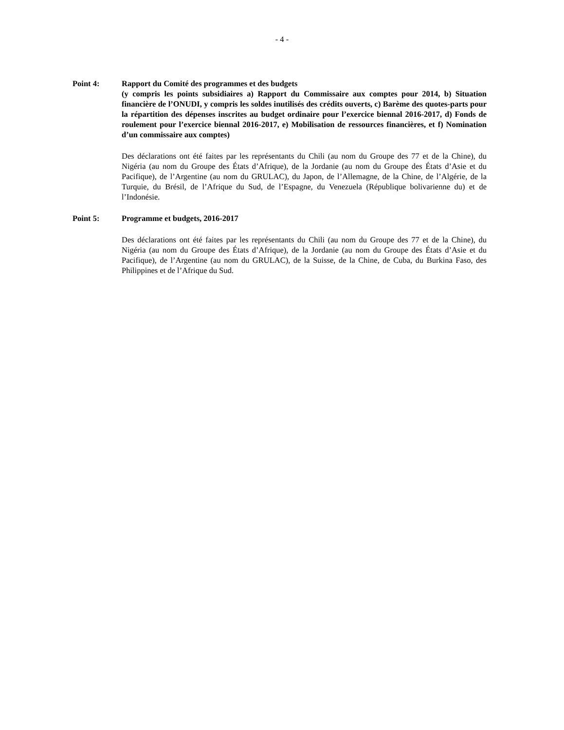- 4 -
Point 4: Rapport du Comité des programmes et des budgets
(y compris les points subsidiaires a) Rapport du Commissaire aux comptes pour 2014, b) Situation financière de l’ONUDI, y compris les soldes inutilisés des crédits ouverts, c) Barème des quotes-parts pour la répartition des dépenses inscrites au budget ordinaire pour l’exercice biennal 2016-2017, d) Fonds de roulement pour l’exercice biennal 2016-2017, e) Mobilisation de ressources financières, et f) Nomination d’un commissaire aux comptes)
Des déclarations ont été faites par les représentants du Chili (au nom du Groupe des 77 et de la Chine), du Nigéria (au nom du Groupe des États d’Afrique), de la Jordanie (au nom du Groupe des États d’Asie et du Pacifique), de l’Argentine (au nom du GRULAC), du Japon, de l’Allemagne, de la Chine, de l’Algérie, de la Turquie, du Brésil, de l’Afrique du Sud, de l’Espagne, du Venezuela (République bolivarienne du) et de l’Indonésie.
Point 5: Programme et budgets, 2016-2017
Des déclarations ont été faites par les représentants du Chili (au nom du Groupe des 77 et de la Chine), du Nigéria (au nom du Groupe des États d’Afrique), de la Jordanie (au nom du Groupe des États d’Asie et du Pacifique), de l’Argentine (au nom du GRULAC), de la Suisse, de la Chine, de Cuba, du Burkina Faso, des Philippines et de l’Afrique du Sud.